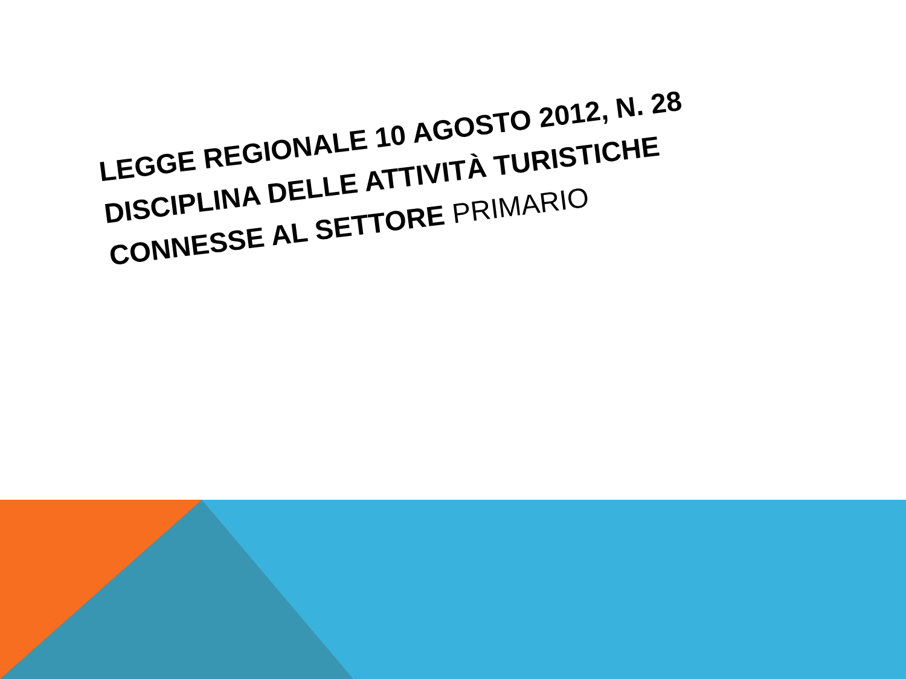LEGGE REGIONALE 10 AGOSTO 2012, N. 28
DISCIPLINA DELLE ATTIVITÀ TURISTICHE
CONNESSE AL SETTORE PRIMARIO